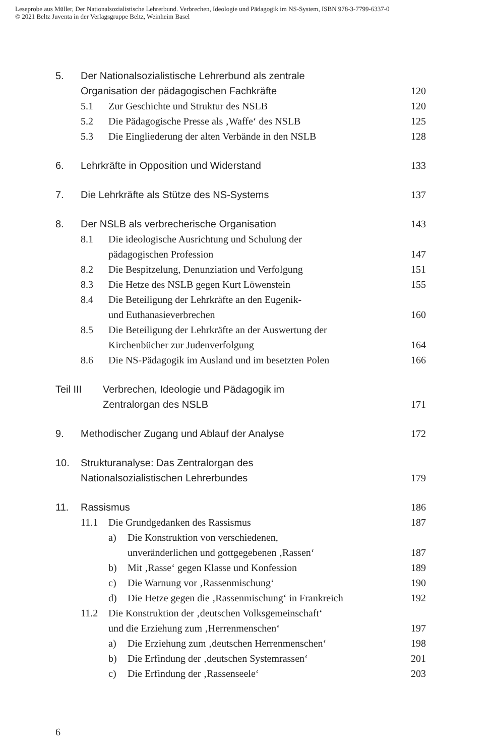Leseprobe aus Müller, Der Nationalsozialistische Lehrerbund. Verbrechen, Ideologie und Pädagogik im NS-System, ISBN 978-3-7799-6337-0
© 2021 Beltz Juventa in der Verlagsgruppe Beltz, Weinheim Basel
5. Der Nationalsozialistische Lehrerbund als zentrale
Organisation der pädagogischen Fachkräfte 120
5.1 Zur Geschichte und Struktur des NSLB 120
5.2 Die Pädagogische Presse als ‚Waffe‘ des NSLB 125
5.3 Die Eingliederung der alten Verbände in den NSLB 128
6. Lehrkräfte in Opposition und Widerstand 133
7. Die Lehrkräfte als Stütze des NS-Systems 137
8. Der NSLB als verbrecherische Organisation 143
8.1 Die ideologische Ausrichtung und Schulung der
pädagogischen Profession 147
8.2 Die Bespitzelung, Denunziation und Verfolgung 151
8.3 Die Hetze des NSLB gegen Kurt Löwenstein 155
8.4 Die Beteiligung der Lehrkräfte an den Eugenik-
und Euthanasieverbrechen 160
8.5 Die Beteiligung der Lehrkräfte an der Auswertung der
Kirchenbücher zur Judenverfolgung 164
8.6 Die NS-Pädagogik im Ausland und im besetzten Polen 166
Teil III Verbrechen, Ideologie und Pädagogik im
Zentralorgan des NSLB 171
9. Methodischer Zugang und Ablauf der Analyse 172
10. Strukturanalyse: Das Zentralorgan des
Nationalsozialistischen Lehrerbundes 179
11. Rassismus 186
11.1 Die Grundgedanken des Rassismus 187
a) Die Konstruktion von verschiedenen,
unveränderlichen und gottgegebenen ‚Rassen‘187
b) Mit ‚Rasse‘ gegen Klasse und Konfession 189
c) Die Warnung vor ‚Rassenmischung‘190
d) Die Hetze gegen die ‚Rassenmischung‘ in Frankreich 192
11.2 Die Konstruktion der ‚deutschen Volksgemeinschaft‘
und die Erziehung zum ‚Herrenmenschen‘197
a) Die Erziehung zum ‚deutschen Herrenmenschen‘198
b) Die Erfindung der ‚deutschen Systemrassen‘201
c) Die Erfindung der ‚Rassenseele‘203
6